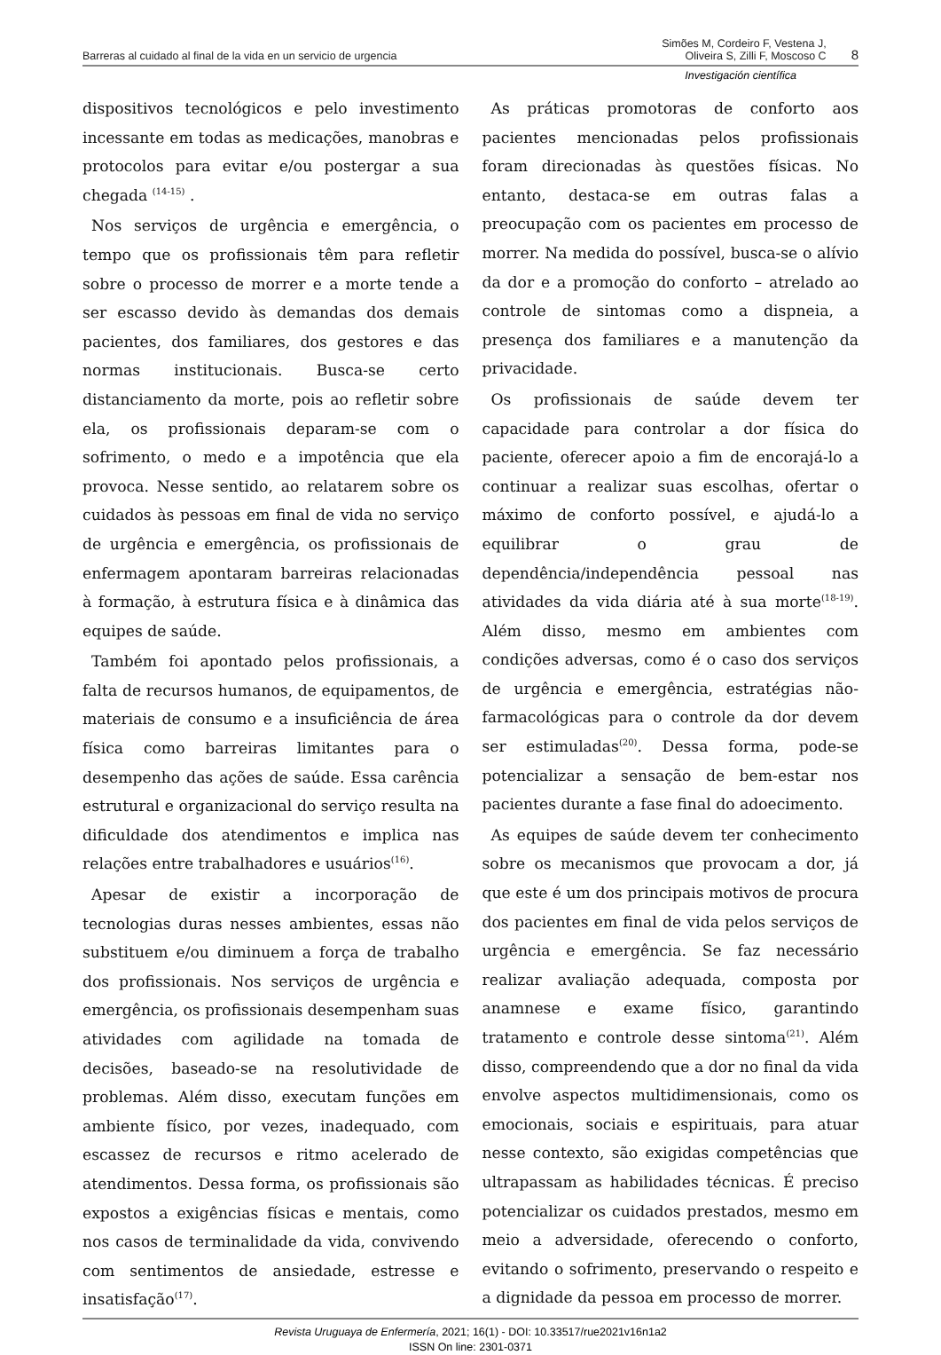Barreras al cuidado al final de la vida en un servicio de urgencia Simões M, Cordeiro F, Vestena J,
Oliveira S, Zilli F, Moscoso C 8
Investigación científica
dispositivos tecnológicos e pelo investimento incessante em todas as medicações, manobras e protocolos para evitar e/ou postergar a sua chegada <sup>(14-15)</sup> .
Nos serviços de urgência e emergência, o tempo que os profissionais têm para refletir sobre o processo de morrer e a morte tende a ser escasso devido às demandas dos demais pacientes, dos familiares, dos gestores e das normas institucionais. Busca-se certo distanciamento da morte, pois ao refletir sobre ela, os profissionais deparam-se com o sofrimento, o medo e a impotência que ela provoca. Nesse sentido, ao relatarem sobre os cuidados às pessoas em final de vida no serviço de urgência e emergência, os profissionais de enfermagem apontaram barreiras relacionadas à formação, à estrutura física e à dinâmica das equipes de saúde.
Também foi apontado pelos profissionais, a falta de recursos humanos, de equipamentos, de materiais de consumo e a insuficiência de área física como barreiras limitantes para o desempenho das ações de saúde. Essa carência estrutural e organizacional do serviço resulta na dificuldade dos atendimentos e implica nas relações entre trabalhadores e usuários<sup>(16)</sup>.
Apesar de existir a incorporação de tecnologias duras nesses ambientes, essas não substituem e/ou diminuem a força de trabalho dos profissionais. Nos serviços de urgência e emergência, os profissionais desempenham suas atividades com agilidade na tomada de decisões, baseado-se na resolutividade de problemas. Além disso, executam funções em ambiente físico, por vezes, inadequado, com escassez de recursos e ritmo acelerado de atendimentos. Dessa forma, os profissionais são expostos a exigências físicas e mentais, como nos casos de terminalidade da vida, convivendo com sentimentos de ansiedade, estresse e insatisfação<sup>(17)</sup>.
As práticas promotoras de conforto aos pacientes mencionadas pelos profissionais foram direcionadas às questões físicas. No entanto, destaca-se em outras falas a preocupação com os pacientes em processo de morrer. Na medida do possível, busca-se o alívio da dor e a promoção do conforto – atrelado ao controle de sintomas como a dispneia, a presença dos familiares e a manutenção da privacidade.
Os profissionais de saúde devem ter capacidade para controlar a dor física do paciente, oferecer apoio a fim de encorajá-lo a continuar a realizar suas escolhas, ofertar o máximo de conforto possível, e ajudá-lo a equilibrar o grau de dependência/independência pessoal nas atividades da vida diária até à sua morte<sup>(18-19)</sup>. Além disso, mesmo em ambientes com condições adversas, como é o caso dos serviços de urgência e emergência, estratégias não-farmacológicas para o controle da dor devem ser estimuladas<sup>(20)</sup>. Dessa forma, pode-se potencializar a sensação de bem-estar nos pacientes durante a fase final do adoecimento.
As equipes de saúde devem ter conhecimento sobre os mecanismos que provocam a dor, já que este é um dos principais motivos de procura dos pacientes em final de vida pelos serviços de urgência e emergência. Se faz necessário realizar avaliação adequada, composta por anamnese e exame físico, garantindo tratamento e controle desse sintoma<sup>(21)</sup>. Além disso, compreendendo que a dor no final da vida envolve aspectos multidimensionais, como os emocionais, sociais e espirituais, para atuar nesse contexto, são exigidas competências que ultrapassam as habilidades técnicas. É preciso potencializar os cuidados prestados, mesmo em meio a adversidade, oferecendo o conforto, evitando o sofrimento, preservando o respeito e a dignidade da pessoa em processo de morrer.
Revista Uruguaya de Enfermería, 2021; 16(1) - DOI: 10.33517/rue2021v16n1a2
ISSN On line: 2301-0371